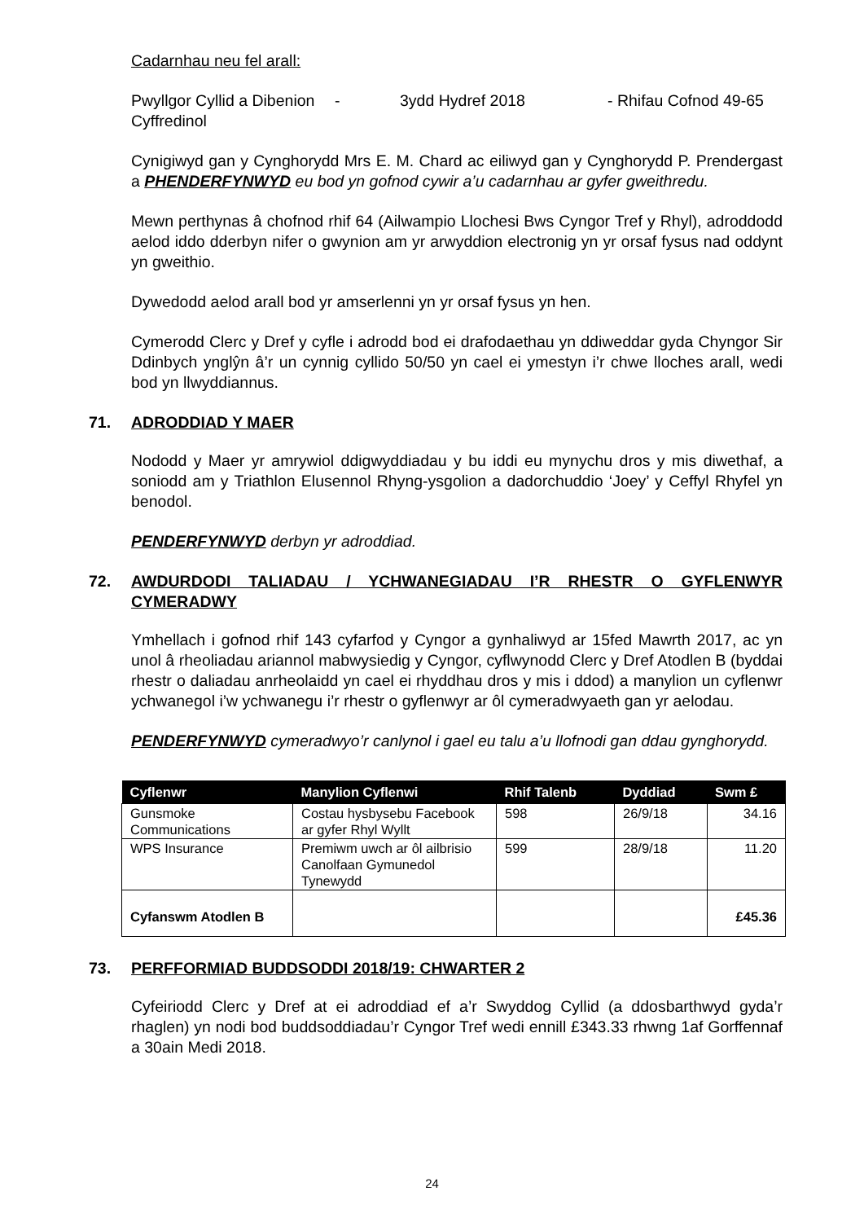Cadarnhau neu fel arall:
Pwyllgor Cyllid a Dibenion Cyffredinol
- 3ydd Hydref 2018 - Rhifau Cofnod 49-65
Cynigiwyd gan y Cynghorydd Mrs E. M. Chard ac eiliwyd gan y Cynghorydd P. Prendergast a PHENDERFYNWYD eu bod yn gofnod cywir a’u cadarnhau ar gyfer gweithredu.
Mewn perthynas â chofnod rhif 64 (Ailwampio Llochesi Bws Cyngor Tref y Rhyl), adroddodd aelod iddo dderbyn nifer o gwynion am yr arwyddion electronig yn yr orsaf fysus nad oddynt yn gweithio.
Dywedodd aelod arall bod yr amserlenni yn yr orsaf fysus yn hen.
Cymerodd Clerc y Dref y cyfle i adrodd bod ei drafodaethau yn ddiweddar gyda Chyngor Sir Ddinbych ynglŷn â’r un cynnig cyllido 50/50 yn cael ei ymestyn i’r chwe lloches arall, wedi bod yn llwyddiannus.
71. ADRODDIAD Y MAER
Nododd y Maer yr amrywiol ddigwyddiadau y bu iddi eu mynychu dros y mis diwethaf, a soniodd am y Triathlon Elusennol Rhyng-ysgolion a dadorchuddio ‘Joey’ y Ceffyl Rhyfel yn benodol.
PENDERFYNWYD derbyn yr adroddiad.
72. AWDURDODI TALIADAU / YCHWANEGIADAU I’R RHESTR O GYFLENWYR CYMERADWY
Ymhellach i gofnod rhif 143 cyfarfod y Cyngor a gynhaliwyd ar 15fed Mawrth 2017, ac yn unol â rheoliadau ariannol mabwysiedig y Cyngor, cyflwynodd Clerc y Dref Atodlen B (byddai rhestr o daliadau anrheolaidd yn cael ei rhyddhau dros y mis i ddod) a manylion un cyflenwr ychwanegol i’w ychwanegu i’r rhestr o gyflenwyr ar ôl cymeradwyaeth gan yr aelodau.
PENDERFYNWYD cymeradwyo’r canlynol i gael eu talu a’u llofnodi gan ddau gynghorydd.
| Cyflenwr | Manylion Cyflenwi | Rhif Talenb | Dyddiad | Swm £ |
| --- | --- | --- | --- | --- |
| Gunsmoke Communications | Costau hysbysebu Facebook ar gyfer Rhyl Wyllt | 598 | 26/9/18 | 34.16 |
| WPS Insurance | Premiwm uwch ar ôl ailbrisio Canolfaan Gymunedol Tynewydd | 599 | 28/9/18 | 11.20 |
| Cyfanswm Atodlen B | | | | £45.36 |
73. PERFFORMIAD BUDDSODDI 2018/19: CHWARTER 2
Cyfeiriodd Clerc y Dref at ei adroddiad ef a’r Swyddog Cyllid (a ddosbarthwyd gyda’r rhaglen) yn nodi bod buddsoddiadau’r Cyngor Tref wedi ennill £343.33 rhwng 1af Gorffennaf a 30ain Medi 2018.
24